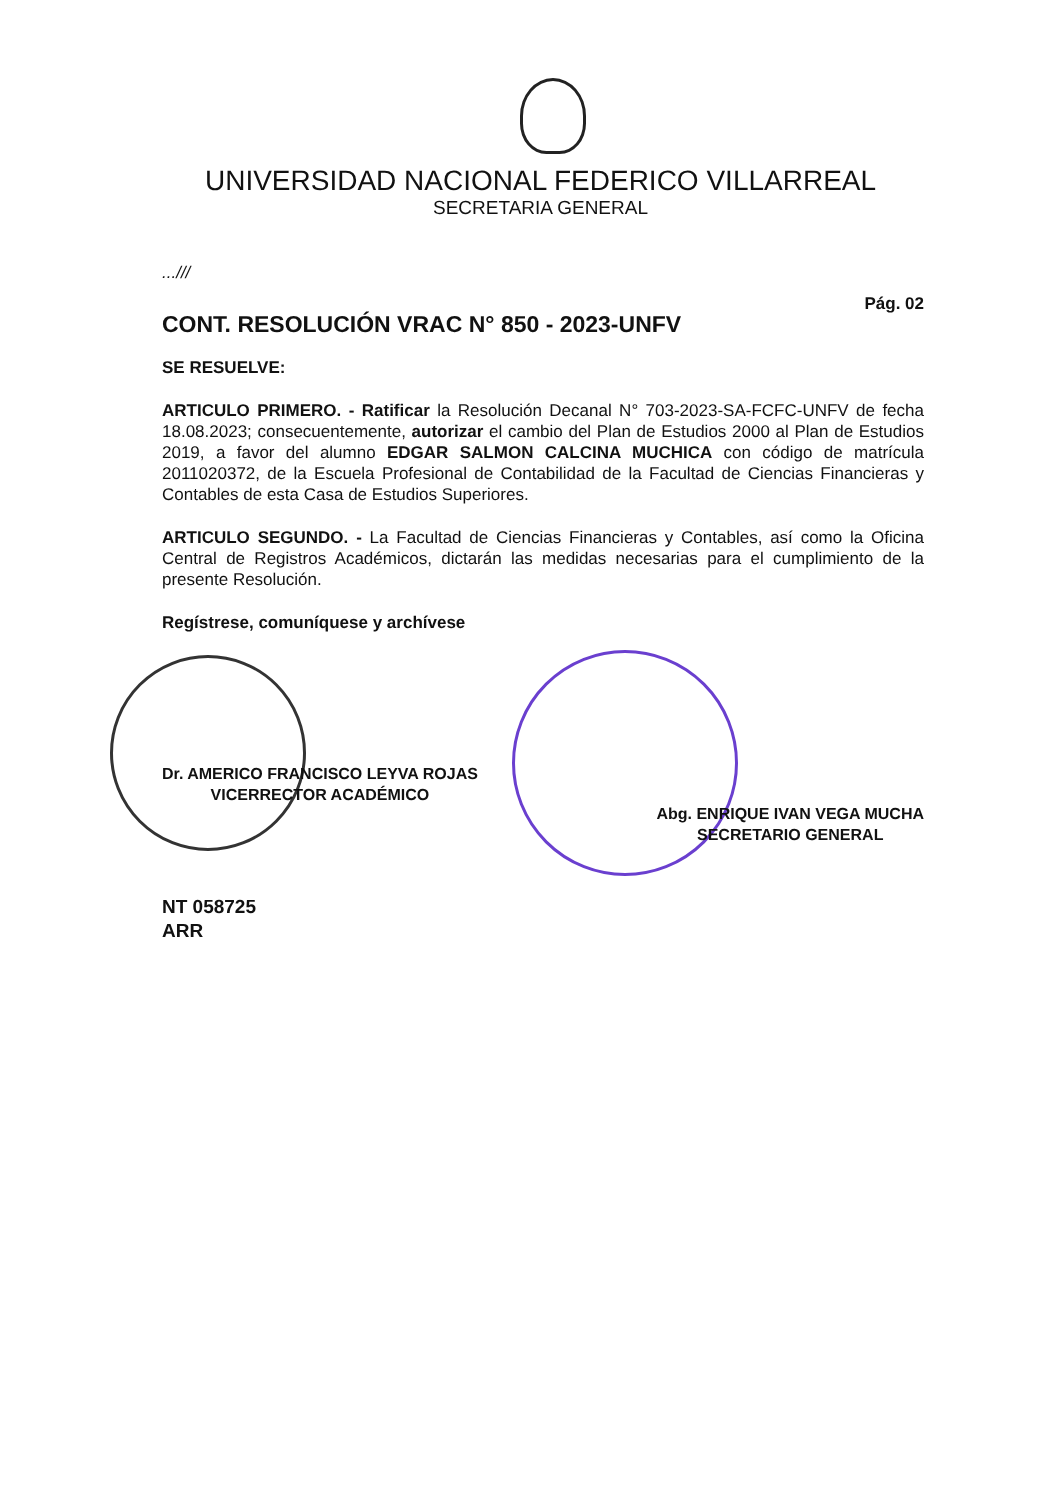UNIVERSIDAD NACIONAL FEDERICO VILLARREAL
SECRETARIA GENERAL
...///
Pág. 02
CONT. RESOLUCIÓN VRAC N° 850 - 2023-UNFV
SE RESUELVE:
ARTICULO PRIMERO. - Ratificar la Resolución Decanal N° 703-2023-SA-FCFC-UNFV de fecha 18.08.2023; consecuentemente, autorizar el cambio del Plan de Estudios 2000 al Plan de Estudios 2019, a favor del alumno EDGAR SALMON CALCINA MUCHICA con código de matrícula 2011020372, de la Escuela Profesional de Contabilidad de la Facultad de Ciencias Financieras y Contables de esta Casa de Estudios Superiores.
ARTICULO SEGUNDO. - La Facultad de Ciencias Financieras y Contables, así como la Oficina Central de Registros Académicos, dictarán las medidas necesarias para el cumplimiento de la presente Resolución.
Regístrese, comuníquese y archívese
Dr. AMERICO FRANCISCO LEYVA ROJAS
VICERRECTOR ACADÉMICO
Abg. ENRIQUE IVAN VEGA MUCHA
SECRETARIO GENERAL
NT 058725
ARR